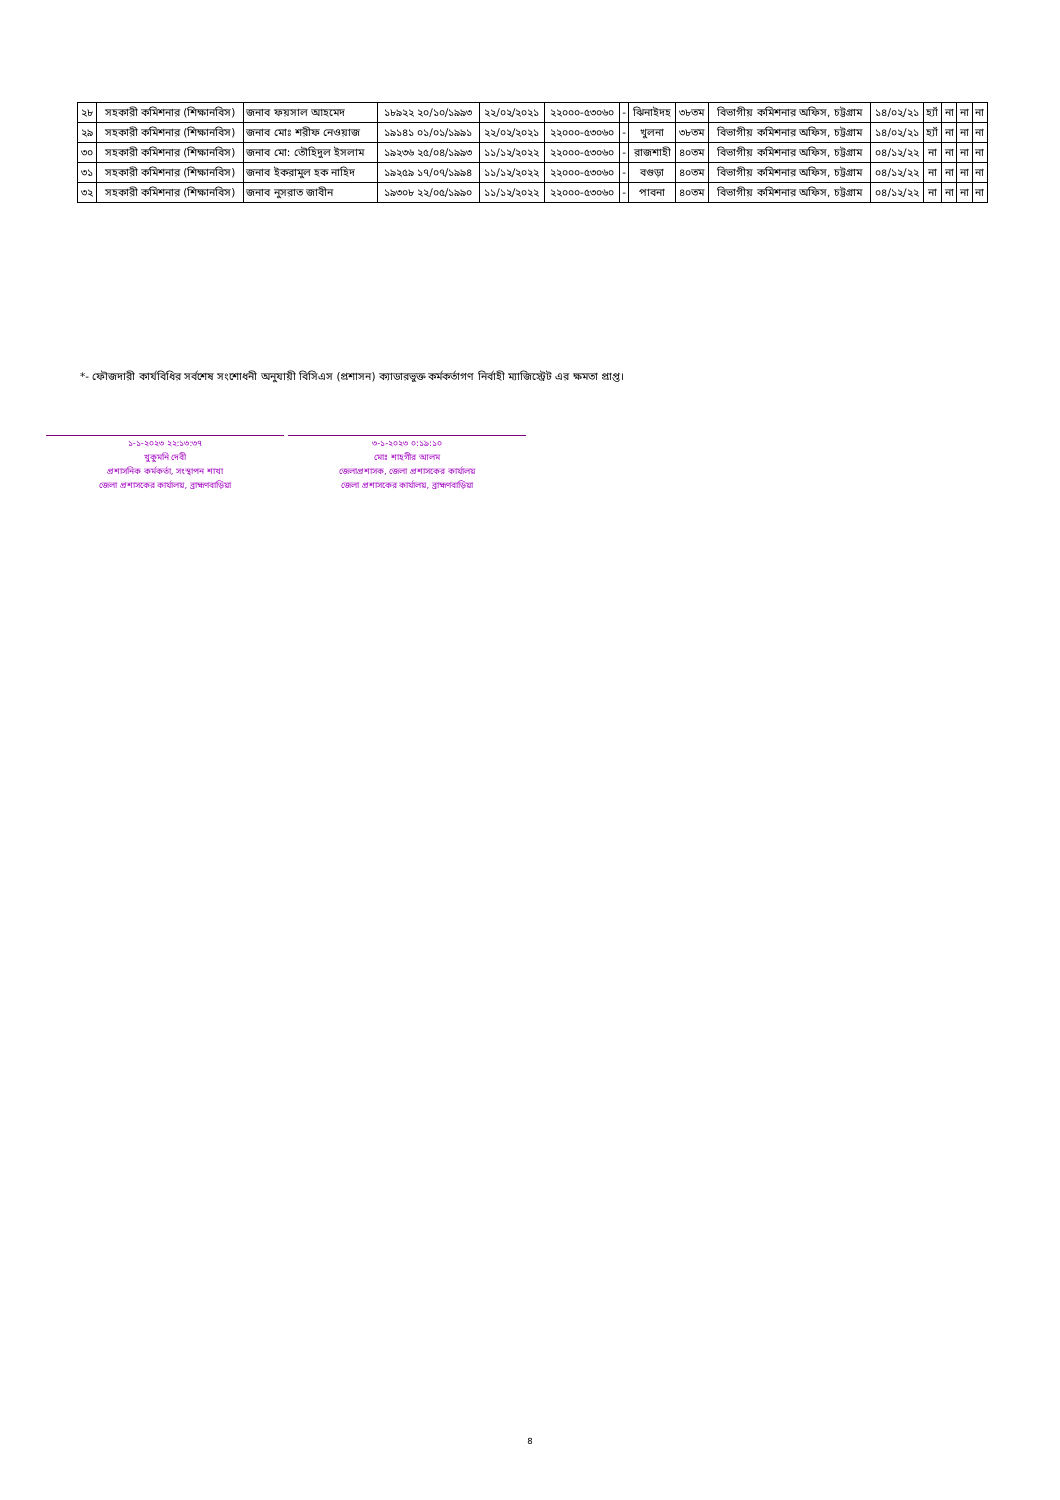| ২৮ | সহকারী কমিশনার (শিক্ষানবিস) | জনাব ফয়সাল আহমেদ | ১৮৯২২ ২০/১০/১৯৯৩ | ২২/০২/২০২১ | ২২০০০-৫৩০৬০ | - | ঝিনাইদহ | ৩৮তম | বিভাগীয় কমিশনার অফিস, চট্টগ্রাম | ১৪/০২/২১ | হ্যাঁ | না | না | না |
| ২৯ | সহকারী কমিশনার (শিক্ষানবিস) | জনাব মোঃ শরীফ নেওয়াজ | ১৯১৪১ ০১/০১/১৯৯১ | ২২/০২/২০২১ | ২২০০০-৫৩০৬০ | - | খুলনা | ৩৮তম | বিভাগীয় কমিশনার অফিস, চট্টগ্রাম | ১৪/০২/২১ | হ্যাঁ | না | না | না |
| ৩০ | সহকারী কমিশনার (শিক্ষানবিস) | জনাব মো: তৌহিদুল ইসলাম | ১৯২৩৬ ২৫/০৪/১৯৯৩ | ১১/১২/২০২২ | ২২০০০-৫৩০৬০ | - | রাজশাহী | ৪০তম | বিভাগীয় কমিশনার অফিস, চট্টগ্রাম | ০৪/১২/২২ | না | না | না | না |
| ৩১ | সহকারী কমিশনার (শিক্ষানবিস) | জনাব ইকরামুল হক নাহিদ | ১৯২৫৯ ১৭/০৭/১৯৯৪ | ১১/১২/২০২২ | ২২০০০-৫৩০৬০ | - | বগুড়া | ৪০তম | বিভাগীয় কমিশনার অফিস, চট্টগ্রাম | ০৪/১২/২২ | না | না | না | না |
| ৩২ | সহকারী কমিশনার (শিক্ষানবিস) | জনাব নুসরাত জাবীন | ১৯৩০৮ ২২/০৫/১৯৯০ | ১১/১২/২০২২ | ২২০০০-৫৩০৬০ | - | পাবনা | ৪০তম | বিভাগীয় কমিশনার অফিস, চট্টগ্রাম | ০৪/১২/২২ | না | না | না | না |
*- ফৌজদারী কার্যবিধির সর্বশেষ সংশোধনী অনুযায়ী বিসিএস (প্রশাসন) ক্যাডারভুক্ত কর্মকর্তাগণ নির্বাহী ম্যাজিস্ট্রেট এর ক্ষমতা প্রাপ্ত।
১-১-২০২৩ ২২:১৩:৩৭
খুকুমনি দেবী
প্রশাসনিক কর্মকর্তা, সংস্থাপন শাখা
জেলা প্রশাসকের কার্যালয়, ব্রাহ্মণবাড়িয়া
৩-১-২০২৩ ০:১৯:১০
মোঃ শাহগীর আলম
জেলাপ্রশাসক, জেলা প্রশাসকের কার্যালয়
জেলা প্রশাসকের কার্যালয়, ব্রাহ্মণবাড়িয়া
৪